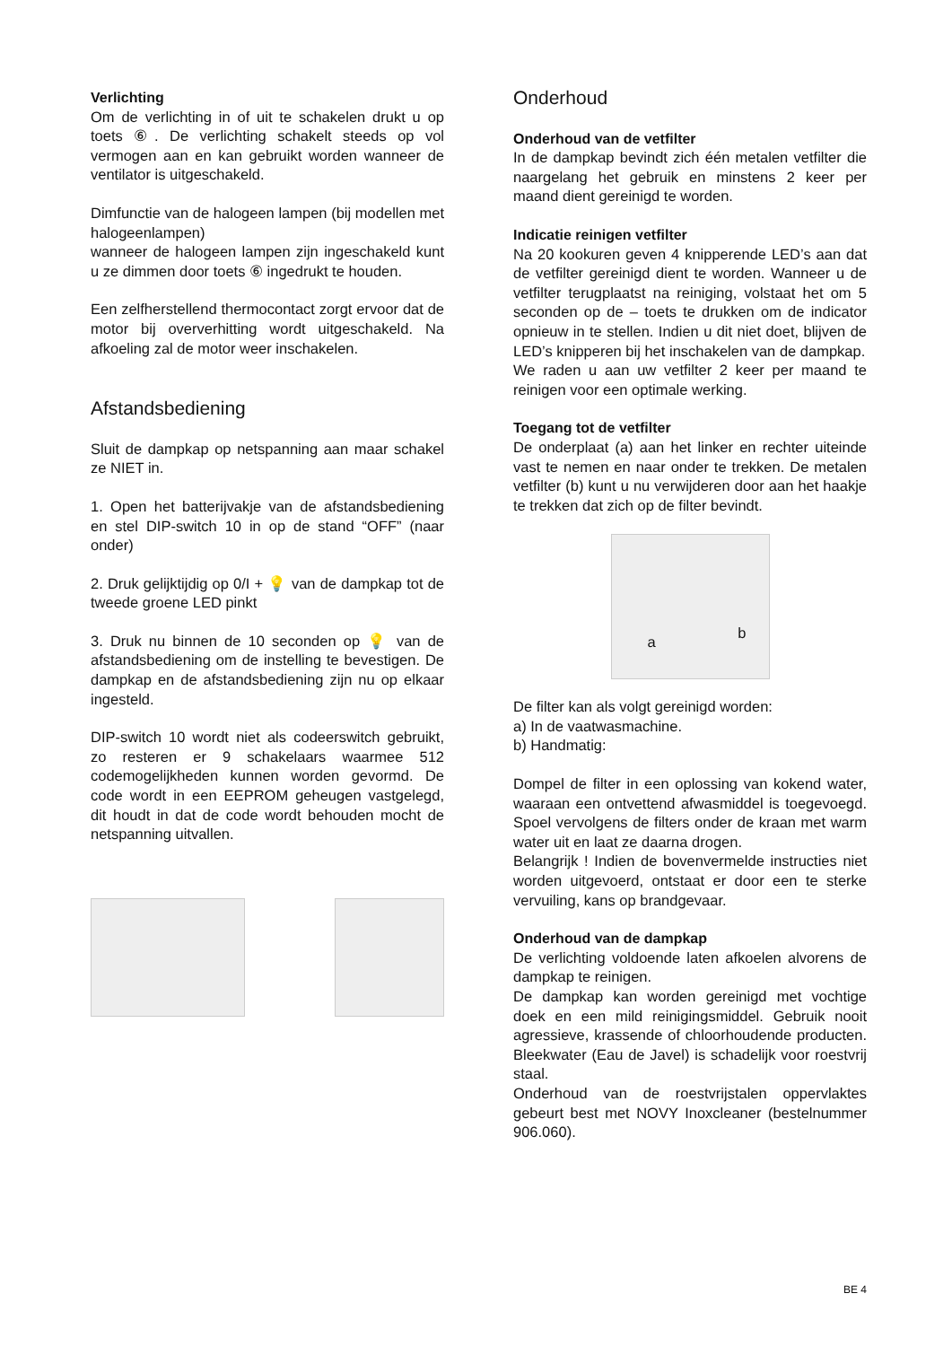Verlichting
Om de verlichting in of uit te schakelen drukt u op toets ⑥. De verlichting schakelt steeds op vol vermogen aan en kan gebruikt worden wanneer de ventilator is uitgeschakeld.
Dimfunctie van de halogeen lampen (bij modellen met halogeenlampen)
wanneer de halogeen lampen zijn ingeschakeld kunt u ze dimmen door toets ⑥ ingedrukt te houden.
Een zelfherstellend thermocontact zorgt ervoor dat de motor bij oververhitting wordt uitgeschakeld. Na afkoeling zal de motor weer inschakelen.
Afstandsbediening
Sluit de dampkap op netspanning aan maar schakel ze NIET in.
1. Open het batterijvakje van de afstandsbediening en stel DIP-switch 10 in op de stand “OFF” (naar onder)
2. Druk gelijktijdig op 0/I + 💡 van de dampkap tot de tweede groene LED pinkt
3. Druk nu binnen de 10 seconden op 💡 van de afstandsbediening om de instelling te bevestigen. De dampkap en de afstandsbediening zijn nu op elkaar ingesteld.
DIP-switch 10 wordt niet als codeerswitch gebruikt, zo resteren er 9 schakelaars waarmee 512 codemogelijkheden kunnen worden gevormd. De code wordt in een EEPROM geheugen vastgelegd, dit houdt in dat de code wordt behouden mocht de netspanning uitvallen.
Onderhoud
Onderhoud van de vetfilter
In de dampkap bevindt zich één metalen vetfilter die naargelang het gebruik en minstens 2 keer per maand dient gereinigd te worden.
Indicatie reinigen vetfilter
Na 20 kookuren geven 4 knipperende LED’s aan dat de vetfilter gereinigd dient te worden. Wanneer u de vetfilter terugplaatst na reiniging, volstaat het om 5 seconden op de – toets te drukken om de indicator opnieuw in te stellen. Indien u dit niet doet, blijven de LED’s knipperen bij het inschakelen van de dampkap.
We raden u aan uw vetfilter 2 keer per maand te reinigen voor een optimale werking.
Toegang tot de vetfilter
De onderplaat (a) aan het linker en rechter uiteinde vast te nemen en naar onder te trekken. De metalen vetfilter (b) kunt u nu verwijderen door aan het haakje te trekken dat zich op de filter bevindt.
a
b
De filter kan als volgt gereinigd worden:
a) In de vaatwasmachine.
b) Handmatig:
Dompel de filter in een oplossing van kokend water, waaraan een ontvettend afwasmiddel is toegevoegd. Spoel vervolgens de filters onder de kraan met warm water uit en laat ze daarna drogen.
Belangrijk ! Indien de bovenvermelde instructies niet worden uitgevoerd, ontstaat er door een te sterke vervuiling, kans op brandgevaar.
Onderhoud van de dampkap
De verlichting voldoende laten afkoelen alvorens de dampkap te reinigen.
De dampkap kan worden gereinigd met vochtige doek en een mild reinigingsmiddel. Gebruik nooit agressieve, krassende of chloorhoudende producten. Bleekwater (Eau de Javel) is schadelijk voor roestvrij staal.
Onderhoud van de roestvrijstalen oppervlaktes gebeurt best met NOVY Inoxcleaner (bestelnummer 906.060).
BE 4